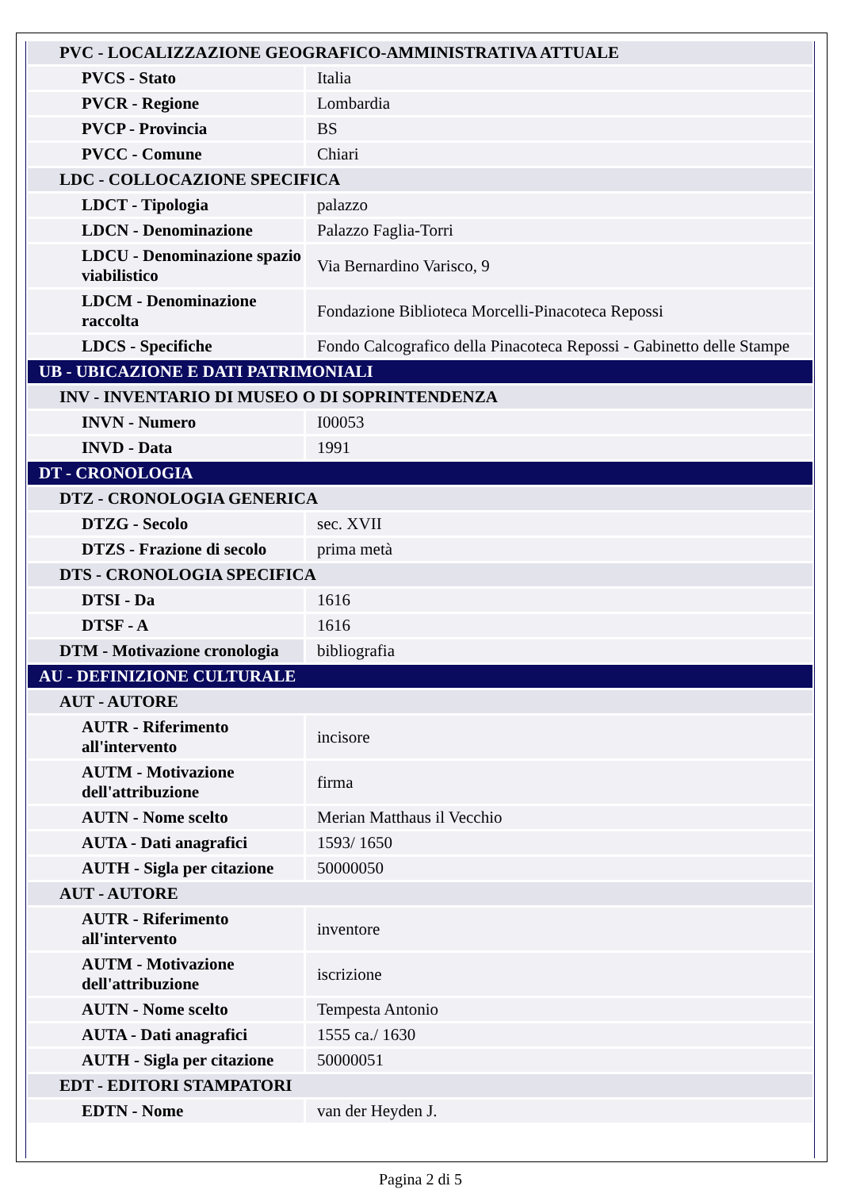| PVC - LOCALIZZAZIONE GEOGRAFICO-AMMINISTRATIVA ATTUALE | |
| PVCS - Stato | Italia |
| PVCR - Regione | Lombardia |
| PVCP - Provincia | BS |
| PVCC - Comune | Chiari |
| LDC - COLLOCAZIONE SPECIFICA | |
| LDCT - Tipologia | palazzo |
| LDCN - Denominazione | Palazzo Faglia-Torri |
| LDCU - Denominazione spazio viabilistico | Via Bernardino Varisco, 9 |
| LDCM - Denominazione raccolta | Fondazione Biblioteca Morcelli-Pinacoteca Repossi |
| LDCS - Specifiche | Fondo Calcografico della Pinacoteca Repossi - Gabinetto delle Stampe |
| UB - UBICAZIONE E DATI PATRIMONIALI | |
| INV - INVENTARIO DI MUSEO O DI SOPRINTENDENZA | |
| INVN - Numero | I00053 |
| INVD - Data | 1991 |
| DT - CRONOLOGIA | |
| DTZ - CRONOLOGIA GENERICA | |
| DTZG - Secolo | sec. XVII |
| DTZS - Frazione di secolo | prima metà |
| DTS - CRONOLOGIA SPECIFICA | |
| DTSI - Da | 1616 |
| DTSF - A | 1616 |
| DTM - Motivazione cronologia | bibliografia |
| AU - DEFINIZIONE CULTURALE | |
| AUT - AUTORE | |
| AUTR - Riferimento all'intervento | incisore |
| AUTM - Motivazione dell'attribuzione | firma |
| AUTN - Nome scelto | Merian Matthaus il Vecchio |
| AUTA - Dati anagrafici | 1593/ 1650 |
| AUTH - Sigla per citazione | 50000050 |
| AUT - AUTORE | |
| AUTR - Riferimento all'intervento | inventore |
| AUTM - Motivazione dell'attribuzione | iscrizione |
| AUTN - Nome scelto | Tempesta Antonio |
| AUTA - Dati anagrafici | 1555 ca./ 1630 |
| AUTH - Sigla per citazione | 50000051 |
| EDT - EDITORI STAMPATORI | |
| EDTN - Nome | van der Heyden J. |
Pagina 2 di 5